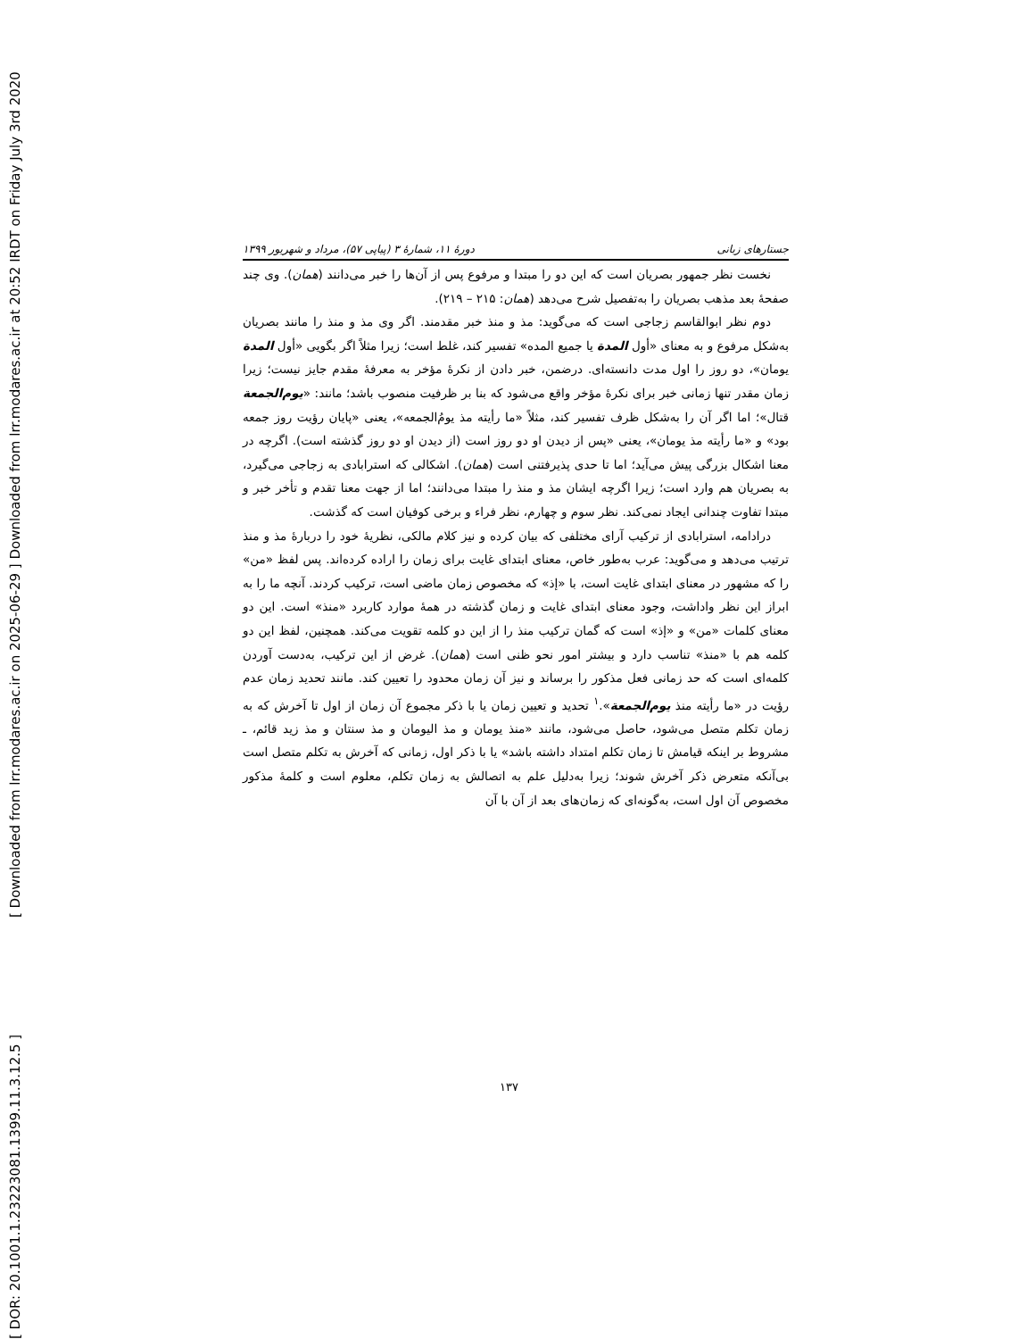[ DOR: 20.1001.1.23223081.1399.11.3.12.5 ] [ Downloaded from lrr.modares.ac.ir on 2025-06-29 ] Downloaded from lrr.modares.ac.ir at 20:52 IRDT on Friday July 3rd 2020
جستارهای زبانی دورهٔ ۱۱، شمارهٔ ۳ (پیاپی ۵۷)، مرداد و شهریور ۱۳۹۹
نخست نظر جمهور بصریان است که این دو را مبتدا و مرفوع پس از آن‌ها را خبر می‌دانند (همان). وی چند صفحهٔ بعد مذهب بصریان را به‌تفصیل شرح می‌دهد (همان: ۲۱۵ – ۲۱۹).
دوم نظر ابوالقاسم زجاجی است که می‌گوید: مذ و منذ خبر مقدمند. اگر وی مذ و منذ را مانند بصریان به‌شکل مرفوع و به معنای «أول المدة یا جمیع المده» تفسیر کند، غلط است؛ زیرا مثلاً اگر بگویی «أول المدة یومان»، دو روز را اول مدت دانسته‌ای. درضمن، خبر دادن از نکرهٔ مؤخر به معرفهٔ مقدم جایز نیست؛ زیرا زمان مقدر تنها زمانی خبر برای نکرهٔ مؤخر واقع می‌شود که بنا بر ظرفیت منصوب باشد؛ مانند: «یوم‌الجمعة قتال»؛ اما اگر آن را به‌شکل ظرف تفسیر کند، مثلاً «ما رأیته مذ یومُ‌الجمعه»، یعنی «پایان رؤیت روز جمعه بود» و «ما رأیته مذ یومان»، یعنی «پس از دیدن او دو روز است (از دیدن او دو روز گذشته است). اگرچه در معنا اشکال بزرگی پیش می‌آید؛ اما تا حدی پذیرفتنی است (همان). اشکالی که استرابادی به زجاجی می‌گیرد، به بصریان هم وارد است؛ زیرا اگرچه ایشان مذ و منذ را مبتدا می‌دانند؛ اما از جهت معنا تقدم و تأخر خبر و مبتدا تفاوت چندانی ایجاد نمی‌کند. نظر سوم و چهارم، نظر فراء و برخی کوفیان است که گذشت.
درادامه، استرابادی از ترکیب آرای مختلفی که بیان کرده و نیز کلام مالکی، نظریهٔ خود را دربارهٔ مذ و منذ ترتیب می‌دهد و می‌گوید: عرب به‌طور خاص، معنای ابتدای غایت برای زمان را اراده کرده‌اند. پس لفظ «من» را که مشهور در معنای ابتدای غایت است، با «إذ» که مخصوص زمان ماضی است، ترکیب کردند. آنچه ما را به ابراز این نظر واداشت، وجود معنای ابتدای غایت و زمان گذشته در همهٔ موارد کاربرد «منذ» است. این دو معنای کلمات «من» و «إذ» است که گمان ترکیب منذ را از این دو کلمه تقویت می‌کند. همچنین، لفظ این دو کلمه هم با «منذ» تناسب دارد و بیشتر امور نحو ظنی است (همان). غرض از این ترکیب، به‌دست آوردن کلمه‌ای است که حد زمانی فعل مذکور را برساند و نیز آن زمان محدود را تعیین کند. مانند تحدید زمان عدم رؤیت در «ما رأیته منذ یوم‌الجمعة».<sup>۱</sup> تحدید و تعیین زمان یا با ذکر مجموع آن زمان از اول تا آخرش که به زمان تکلم متصل می‌شود، حاصل می‌شود، مانند «منذ یومان و مذ الیومان و مذ سنتان و مذ زید قائم، ـ مشروط بر اینکه قیامش تا زمان تکلم امتداد داشته باشد» یا با ذکر اول، زمانی که آخرش به تکلم متصل است بی‌آنکه متعرض ذکر آخرش شوند؛ زیرا به‌دلیل علم به اتصالش به زمان تکلم، معلوم است و کلمهٔ مذکور مخصوص آن اول است، به‌گونه‌ای که زمان‌های بعد از آن با آن
۱۳۷